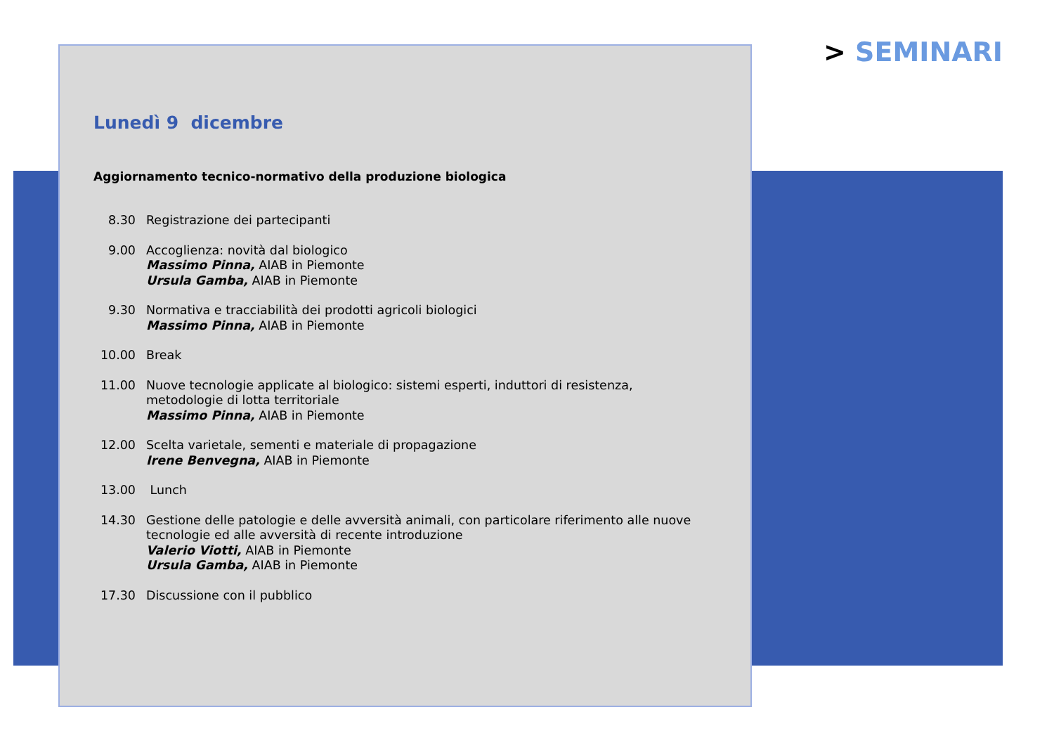> SEMINARI
Lunedì 9 dicembre
Aggiornamento tecnico-normativo della produzione biologica
8.30 Registrazione dei partecipanti
9.00 Accoglienza: novità dal biologico
Massimo Pinna, AIAB in Piemonte
Ursula Gamba, AIAB in Piemonte
9.30 Normativa e tracciabilità dei prodotti agricoli biologici
Massimo Pinna, AIAB in Piemonte
10.00 Break
11.00 Nuove tecnologie applicate al biologico: sistemi esperti, induttori di resistenza,
metodologie di lotta territoriale
Massimo Pinna, AIAB in Piemonte
12.00 Scelta varietale, sementi e materiale di propagazione
Irene Benvegna, AIAB in Piemonte
13.00 Lunch
14.30 Gestione delle patologie e delle avversità animali, con particolare riferimento alle nuove
tecnologie ed alle avversità di recente introduzione
Valerio Viotti, AIAB in Piemonte
Ursula Gamba, AIAB in Piemonte
17.30 Discussione con il pubblico